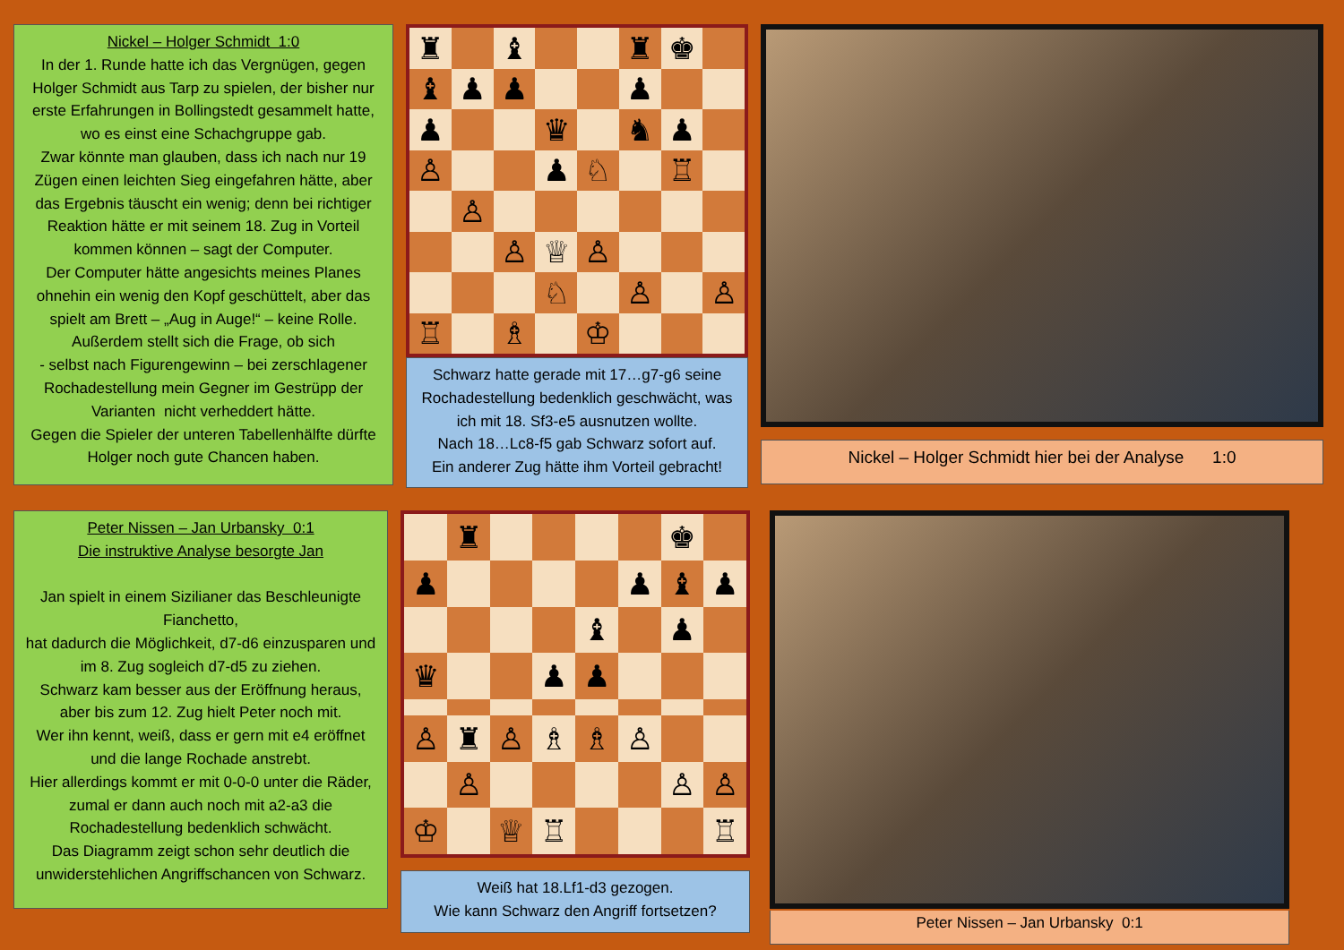Nickel – Holger Schmidt 1:0
In der 1. Runde hatte ich das Vergnügen, gegen Holger Schmidt aus Tarp zu spielen, der bisher nur erste Erfahrungen in Bollingstedt gesammelt hatte, wo es einst eine Schachgruppe gab.
Zwar könnte man glauben, dass ich nach nur 19 Zügen einen leichten Sieg eingefahren hätte, aber das Ergebnis täuscht ein wenig; denn bei richtiger Reaktion hätte er mit seinem 18. Zug in Vorteil kommen können – sagt der Computer.
Der Computer hätte angesichts meines Planes ohnehin ein wenig den Kopf geschüttelt, aber das spielt am Brett – „Aug in Auge!“ – keine Rolle.
Außerdem stellt sich die Frage, ob sich
- selbst nach Figurengewinn – bei zerschlagener Rochadestellung mein Gegner im Gestrüpp der Varianten nicht verheddert hätte.
Gegen die Spieler der unteren Tabellenhälfte dürfte Holger noch gute Chancen haben.
♜
♝
♜
♚
♝
♟
♟
♟
♟
♛
♞
♟
♙
♟
♘
♖
♙
♙
♕
♙
♘
♙
♙
♖
♗
♔
Schwarz hatte gerade mit 17…g7-g6 seine Rochadestellung bedenklich geschwächt, was ich mit 18. Sf3-e5 ausnutzen wollte.
Nach 18…Lc8-f5 gab Schwarz sofort auf.
Ein anderer Zug hätte ihm Vorteil gebracht!
Nickel – Holger Schmidt hier bei der Analyse 1:0
Peter Nissen – Jan Urbansky 0:1
Die instruktive Analyse besorgte Jan
Jan spielt in einem Sizilianer das Beschleunigte Fianchetto,
hat dadurch die Möglichkeit, d7-d6 einzusparen und im 8. Zug sogleich d7-d5 zu ziehen.
Schwarz kam besser aus der Eröffnung heraus, aber bis zum 12. Zug hielt Peter noch mit.
Wer ihn kennt, weiß, dass er gern mit e4 eröffnet und die lange Rochade anstrebt.
Hier allerdings kommt er mit 0-0-0 unter die Räder, zumal er dann auch noch mit a2-a3 die Rochadestellung bedenklich schwächt.
Das Diagramm zeigt schon sehr deutlich die unwiderstehlichen Angriffschancen von Schwarz.
♜
♚
♟
♟
♝
♟
♝
♟
♛
♟
♟
♙
♜
♙
♗
♗
♙
♙
♙
♙
♔
♕
♖
♖
Weiß hat 18.Lf1-d3 gezogen.
Wie kann Schwarz den Angriff fortsetzen?
Peter Nissen – Jan Urbansky 0:1